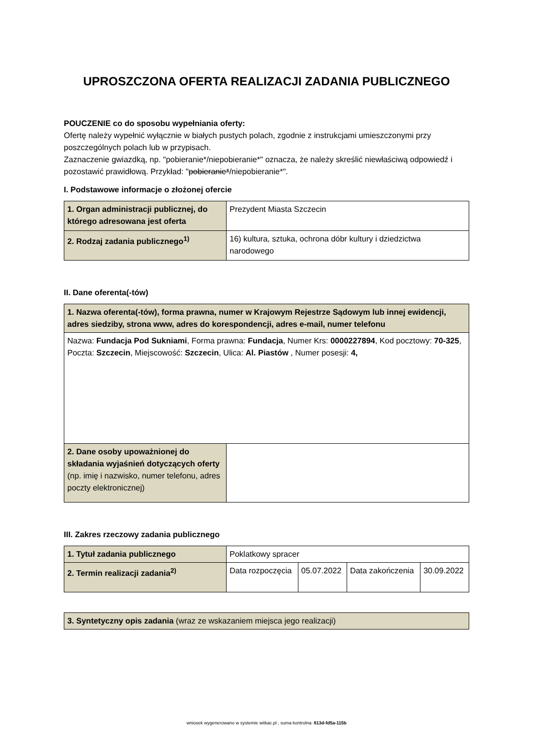UPROSZCZONA OFERTA REALIZACJI ZADANIA PUBLICZNEGO
POUCZENIE co do sposobu wypełniania oferty:
Ofertę należy wypełnić wyłącznie w białych pustych polach, zgodnie z instrukcjami umieszczonymi przy poszczególnych polach lub w przypisach.
Zaznaczenie gwiazdką, np. "pobieranie*/niepobieranie*" oznacza, że należy skreślić niewłaściwą odpowiedź i pozostawić prawidłową. Przykład: "pobieranie*/niepobieranie*".
I. Podstawowe informacje o złożonej ofercie
| 1. Organ administracji publicznej, do którego adresowana jest oferta | Prezydent Miasta Szczecin |
| 2. Rodzaj zadania publicznego<sup>1)</sup> | 16) kultura, sztuka, ochrona dóbr kultury i dziedzictwa narodowego |
II. Dane oferenta(-tów)
| 1. Nazwa oferenta(-tów), forma prawna, numer w Krajowym Rejestrze Sądowym lub innej ewidencji, adres siedziby, strona www, adres do korespondencji, adres e-mail, numer telefonu | |
| Nazwa: Fundacja Pod Sukniami , Forma prawna: Fundacja , Numer Krs: 0000227894 , Kod pocztowy: 70-325 , Poczta: Szczecin , Miejscowość: Szczecin , Ulica: Al. Piastów , Numer posesji: 4, | |
| 2. Dane osoby upoważnionej do składania wyjaśnień dotyczących oferty (np. imię i nazwisko, numer telefonu, adres poczty elektronicznej) | |
III. Zakres rzeczowy zadania publicznego
| 1. Tytuł zadania publicznego | Poklatkowy spracer | | | |
| 2. Termin realizacji zadania<sup>2)</sup> | Data rozpoczęcia | 05.07.2022 | Data zakończenia | 30.09.2022 |
| 3. Syntetyczny opis zadania (wraz ze wskazaniem miejsca jego realizacji) |
wniosek wygenerowano w systemie witkac.pl , suma kontrolna: 613d-fd5a-115b